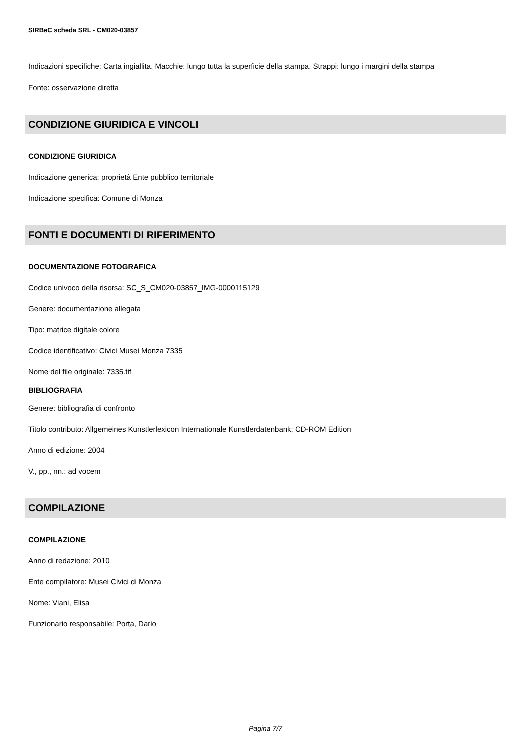SIRBeC scheda SRL - CM020-03857
Indicazioni specifiche: Carta ingiallita. Macchie: lungo tutta la superficie della stampa. Strappi: lungo i margini della stampa
Fonte: osservazione diretta
CONDIZIONE GIURIDICA E VINCOLI
CONDIZIONE GIURIDICA
Indicazione generica: proprietà Ente pubblico territoriale
Indicazione specifica: Comune di Monza
FONTI E DOCUMENTI DI RIFERIMENTO
DOCUMENTAZIONE FOTOGRAFICA
Codice univoco della risorsa: SC_S_CM020-03857_IMG-0000115129
Genere: documentazione allegata
Tipo: matrice digitale colore
Codice identificativo: Civici Musei Monza 7335
Nome del file originale: 7335.tif
BIBLIOGRAFIA
Genere: bibliografia di confronto
Titolo contributo: Allgemeines Kunstlerlexicon Internationale Kunstlerdatenbank; CD-ROM Edition
Anno di edizione: 2004
V., pp., nn.: ad vocem
COMPILAZIONE
COMPILAZIONE
Anno di redazione: 2010
Ente compilatore: Musei Civici di Monza
Nome: Viani, Elisa
Funzionario responsabile: Porta, Dario
Pagina 7/7